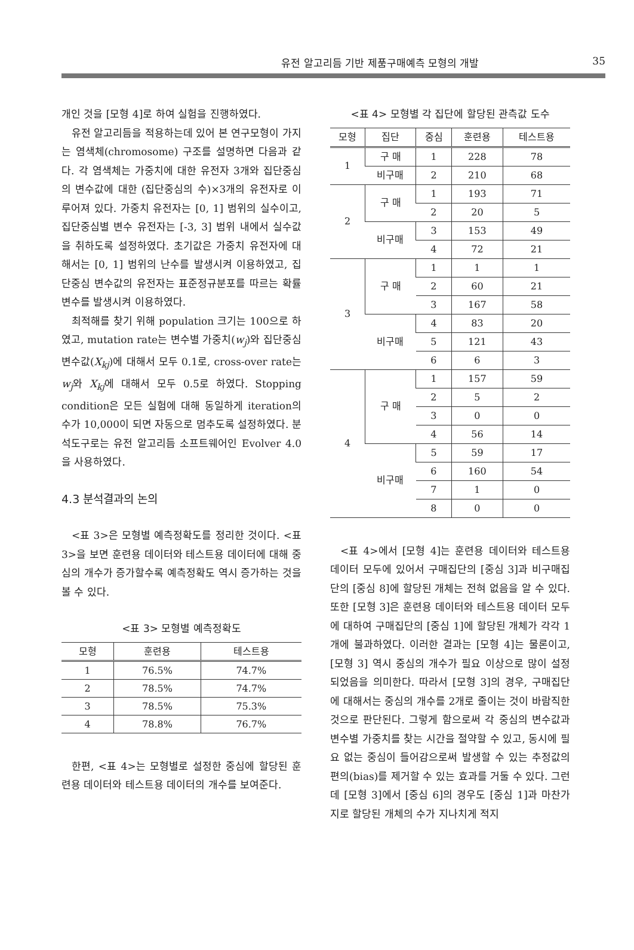유전 알고리듬 기반 제품구매예측 모형의 개발 35
개인 것을 [모형 4]로 하여 실험을 진행하였다.
유전 알고리듬을 적용하는데 있어 본 연구모형이 가지는 염색체(chromosome) 구조를 설명하면 다음과 같다. 각 염색체는 가중치에 대한 유전자 3개와 집단중심의 변수값에 대한 (집단중심의 수)×3개의 유전자로 이루어져 있다. 가중치 유전자는 [0, 1] 범위의 실수이고, 집단중심별 변수 유전자는 [-3, 3] 범위 내에서 실수값을 취하도록 설정하였다. 초기값은 가중치 유전자에 대해서는 [0, 1] 범위의 난수를 발생시켜 이용하였고, 집단중심 변수값의 유전자는 표준정규분포를 따르는 확률변수를 발생시켜 이용하였다.
최적해를 찾기 위해 population 크기는 100으로 하였고, mutation rate는 변수별 가중치(w<sub>j</sub>)와 집단중심 변수값(X<sub>kj</sub>)에 대해서 모두 0.1로, cross-over rate는 w<sub>j</sub>와 X<sub>kj</sub>에 대해서 모두 0.5로 하였다. Stopping condition은 모든 실험에 대해 동일하게 iteration의 수가 10,000이 되면 자동으로 멈추도록 설정하였다. 분석도구로는 유전 알고리듬 소프트웨어인 Evolver 4.0을 사용하였다.
4.3 분석결과의 논의
<표 3>은 모형별 예측정확도를 정리한 것이다. <표 3>을 보면 훈련용 데이터와 테스트용 데이터에 대해 중심의 개수가 증가할수록 예측정확도 역시 증가하는 것을 볼 수 있다.
<표 3> 모형별 예측정확도
| 모형 | 훈련용 | 테스트용 |
| --- | --- | --- |
| 1 | 76.5% | 74.7% |
| 2 | 78.5% | 74.7% |
| 3 | 78.5% | 75.3% |
| 4 | 78.8% | 76.7% |
한편, <표 4>는 모형별로 설정한 중심에 할당된 훈련용 데이터와 테스트용 데이터의 개수를 보여준다.
<표 4> 모형별 각 집단에 할당된 관측값 도수
| 모형 | 집단 | 중심 | 훈련용 | 테스트용 |
| --- | --- | --- | --- | --- |
| 1 | 구 매 | 1 | 228 | 78 |
| | 비구매 | 2 | 210 | 68 |
| 2 | 구 매 | 1 | 193 | 71 |
| | | 2 | 20 | 5 |
| | 비구매 | 3 | 153 | 49 |
| | | 4 | 72 | 21 |
| 3 | 구 매 | 1 | 1 | 1 |
| | | 2 | 60 | 21 |
| | | 3 | 167 | 58 |
| | 비구매 | 4 | 83 | 20 |
| | | 5 | 121 | 43 |
| | | 6 | 6 | 3 |
| 4 | 구 매 | 1 | 157 | 59 |
| | | 2 | 5 | 2 |
| | | 3 | 0 | 0 |
| | | 4 | 56 | 14 |
| | 비구매 | 5 | 59 | 17 |
| | | 6 | 160 | 54 |
| | | 7 | 1 | 0 |
| | | 8 | 0 | 0 |
<표 4>에서 [모형 4]는 훈련용 데이터와 테스트용 데이터 모두에 있어서 구매집단의 [중심 3]과 비구매집단의 [중심 8]에 할당된 개체는 전혀 없음을 알 수 있다. 또한 [모형 3]은 훈련용 데이터와 테스트용 데이터 모두에 대하여 구매집단의 [중심 1]에 할당된 개체가 각각 1개에 불과하였다. 이러한 결과는 [모형 4]는 물론이고, [모형 3] 역시 중심의 개수가 필요 이상으로 많이 설정되었음을 의미한다. 따라서 [모형 3]의 경우, 구매집단에 대해서는 중심의 개수를 2개로 줄이는 것이 바람직한 것으로 판단된다. 그렇게 함으로써 각 중심의 변수값과 변수별 가중치를 찾는 시간을 절약할 수 있고, 동시에 필요 없는 중심이 들어감으로써 발생할 수 있는 추정값의 편의(bias)를 제거할 수 있는 효과를 거둘 수 있다. 그런데 [모형 3]에서 [중심 6]의 경우도 [중심 1]과 마찬가지로 할당된 개체의 수가 지나치게 적지